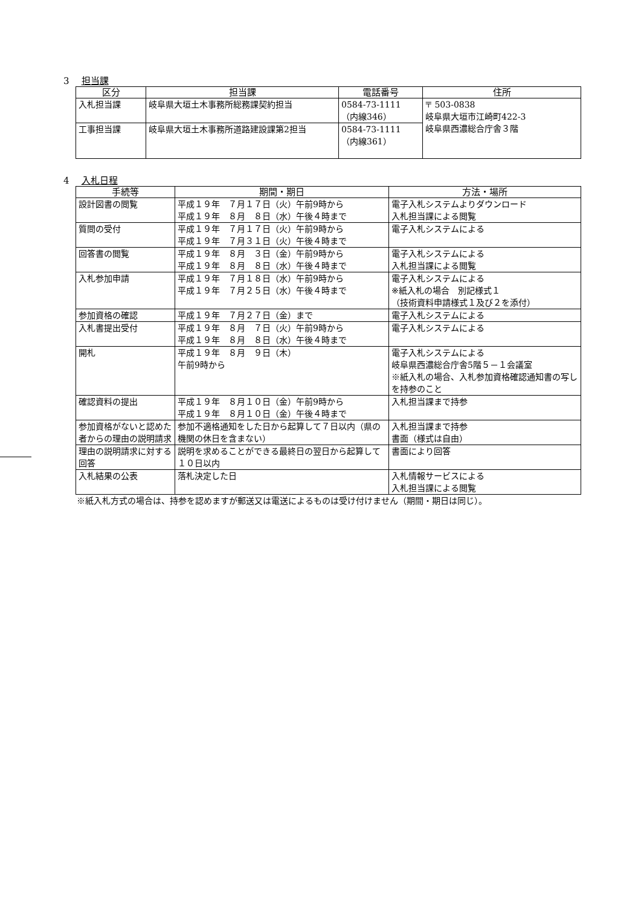3 担当課
| 区分 | 担当課 | 電話番号 | 住所 |
| --- | --- | --- | --- |
| 入札担当課 | 岐阜県大垣土木事務所総務課契約担当 | 0584-73-1111 （内線346） | 〒 503-0838 岐阜県大垣市江崎町422-3 岐阜県西濃総合庁舎３階 |
| 工事担当課 | 岐阜県大垣土木事務所道路建設課第2担当 | 0584-73-1111 （内線361） | |
4 入札日程
| 手続等 | 期間・期日 | 方法・場所 |
| --- | --- | --- |
| 設計図書の閲覧 | 平成１９年 ７月１７日（火）午前9時から 平成１９年 ８月 ８日（水）午後４時まで | 電子入札システムよりダウンロード 入札担当課による閲覧 |
| 質問の受付 | 平成１９年 ７月１７日（火）午前9時から 平成１９年 ７月３１日（火）午後４時まで | 電子入札システムによる |
| 回答書の閲覧 | 平成１９年 ８月 ３日（金）午前9時から 平成１９年 ８月 ８日（水）午後４時まで | 電子入札システムによる 入札担当課による閲覧 |
| 入札参加申請 | 平成１９年 ７月１８日（水）午前9時から 平成１９年 ７月２５日（水）午後４時まで | 電子入札システムによる ※紙入札の場合 別記様式１ （技術資料申請様式１及び２を添付） |
| 参加資格の確認 | 平成１９年 ７月２７日（金）まで | 電子入札システムによる |
| 入札書提出受付 | 平成１９年 ８月 ７日（火）午前9時から 平成１９年 ８月 ８日（水）午後４時まで | 電子入札システムによる |
| 開札 | 平成１９年 ８月 ９日（木） 午前9時から | 電子入札システムによる 岐阜県西濃総合庁舎5階５－１会議室 ※紙入札の場合、入札参加資格確認通知書の写しを持参のこと |
| 確認資料の提出 | 平成１９年 ８月１０日（金）午前9時から 平成１９年 ８月１０日（金）午後４時まで | 入札担当課まで持参 |
| 参加資格がないと認めた者からの理由の説明請求 | 参加不適格通知をした日から起算して７日以内（県の機関の休日を含まない） | 入札担当課まで持参 書面（様式は自由） |
| 理由の説明請求に対する回答 | 説明を求めることができる最終日の翌日から起算して１０日以内 | 書面により回答 |
| 入札結果の公表 | 落札決定した日 | 入札情報サービスによる 入札担当課による閲覧 |
※紙入札方式の場合は、持参を認めますが郵送又は電送によるものは受け付けません（期間・期日は同じ）。